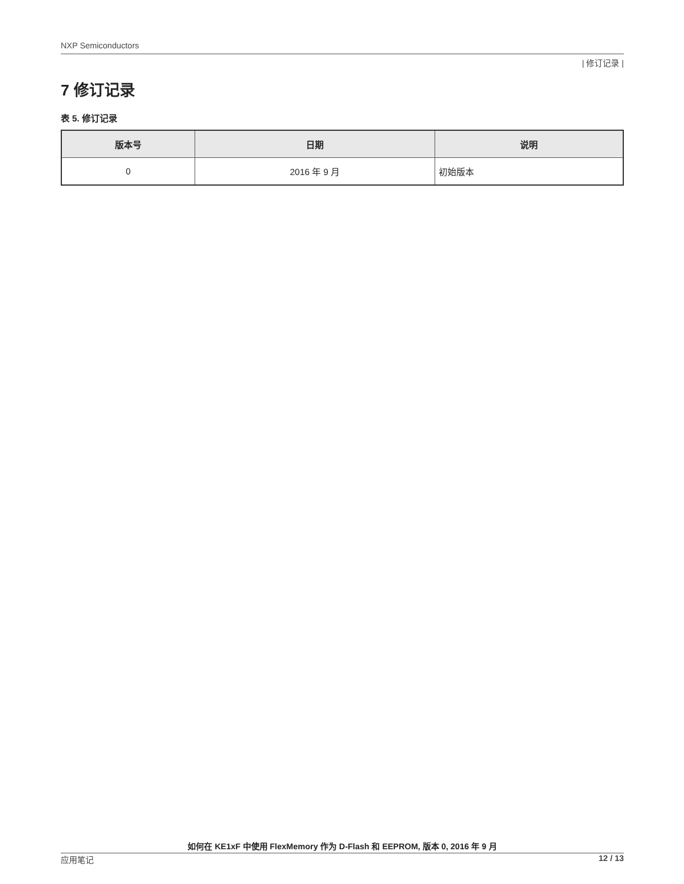NXP Semiconductors
| 修订记录 |
7 修订记录
表 5. 修订记录
| 版本号 | 日期 | 说明 |
| --- | --- | --- |
| 0 | 2016 年 9 月 | 初始版本 |
如何在 KE1xF 中使用 FlexMemory 作为 D-Flash 和 EEPROM, 版本 0, 2016 年 9 月
应用笔记 12 / 13